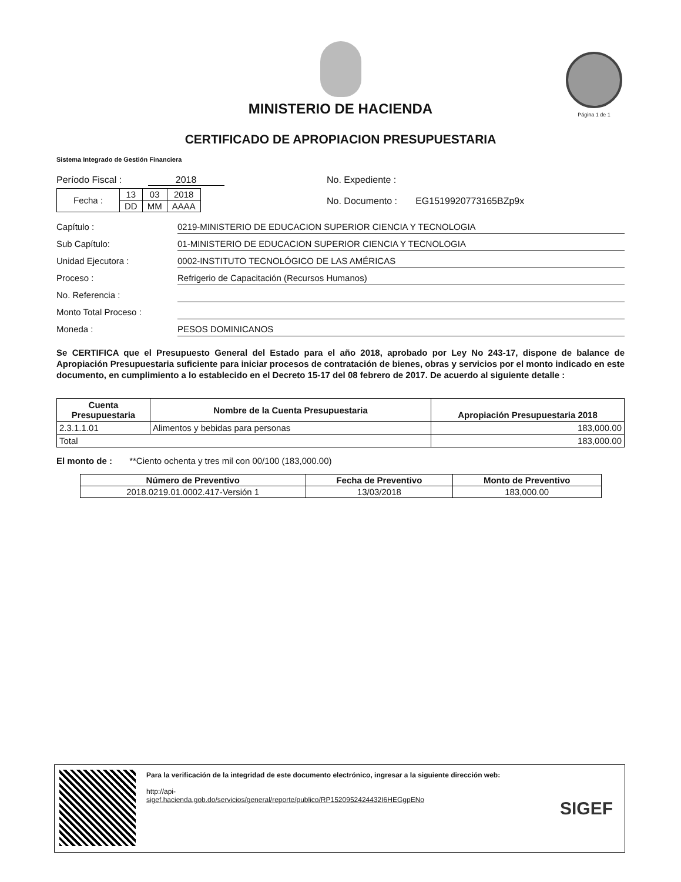MINISTERIO DE HACIENDA
CERTIFICADO DE APROPIACION PRESUPUESTARIA
Página 1 de 1
Sistema Integrado de Gestión Financiera
Período Fiscal : 2018
| Fecha : | 13 | 03 | 2018 |
| | DD | MM | AAAA |
No. Expediente :
No. Documento : EG1519920773165BZp9x
Capítulo : 0219-MINISTERIO DE EDUCACION SUPERIOR CIENCIA Y TECNOLOGIA
Sub Capítulo: 01-MINISTERIO DE EDUCACION SUPERIOR CIENCIA Y TECNOLOGIA
Unidad Ejecutora : 0002-INSTITUTO TECNOLÓGICO DE LAS AMÉRICAS
Proceso : Refrigerio de Capacitación (Recursos Humanos)
No. Referencia :
Monto Total Proceso :
Moneda : PESOS DOMINICANOS
Se CERTIFICA que el Presupuesto General del Estado para el año 2018, aprobado por Ley No 243-17, dispone de balance de Apropiación Presupuestaria suficiente para iniciar procesos de contratación de bienes, obras y servicios por el monto indicado en este documento, en cumplimiento a lo establecido en el Decreto 15-17 del 08 febrero de 2017. De acuerdo al siguiente detalle :
| Cuenta Presupuestaria | Nombre de la Cuenta Presupuestaria | Apropiación Presupuestaria 2018 |
| --- | --- | --- |
| 2.3.1.1.01 | Alimentos y bebidas para personas | 183,000.00 |
| Total | | 183,000.00 |
El monto de : **Ciento ochenta y tres mil con 00/100 (183,000.00)
| Número de Preventivo | Fecha de Preventivo | Monto de Preventivo |
| --- | --- | --- |
| 2018.0219.01.0002.417-Versión 1 | 13/03/2018 | 183,000.00 |
Para la verificación de la integridad de este documento electrónico, ingresar a la siguiente dirección web:
http://api-
sigef.hacienda.gob.do/servicios/general/reporte/publico/RP1520952424432I6HEGgpENo
SIGEF